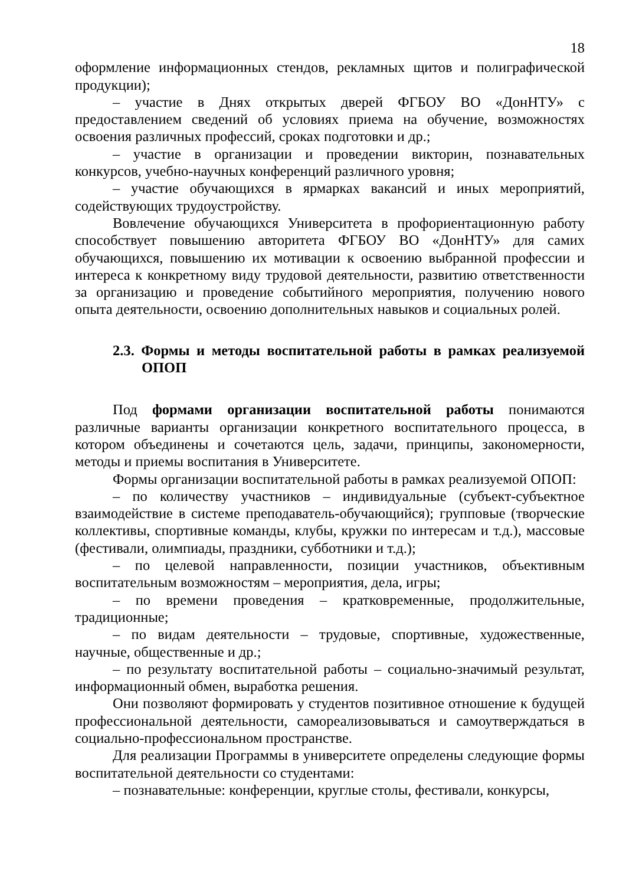18
оформление информационных стендов, рекламных щитов и полиграфической продукции);
– участие в Днях открытых дверей ФГБОУ ВО «ДонНТУ» с предоставлением сведений об условиях приема на обучение, возможностях освоения различных профессий, сроках подготовки и др.;
– участие в организации и проведении викторин, познавательных конкурсов, учебно-научных конференций различного уровня;
– участие обучающихся в ярмарках вакансий и иных мероприятий, содействующих трудоустройству.
Вовлечение обучающихся Университета в профориентационную работу способствует повышению авторитета ФГБОУ ВО «ДонНТУ» для самих обучающихся, повышению их мотивации к освоению выбранной профессии и интереса к конкретному виду трудовой деятельности, развитию ответственности за организацию и проведение событийного мероприятия, получению нового опыта деятельности, освоению дополнительных навыков и социальных ролей.
2.3. Формы и методы воспитательной работы в рамках реализуемой ОПОП
Под формами организации воспитательной работы понимаются различные варианты организации конкретного воспитательного процесса, в котором объединены и сочетаются цель, задачи, принципы, закономерности, методы и приемы воспитания в Университете.
Формы организации воспитательной работы в рамках реализуемой ОПОП:
– по количеству участников – индивидуальные (субъект-субъектное взаимодействие в системе преподаватель-обучающийся); групповые (творческие коллективы, спортивные команды, клубы, кружки по интересам и т.д.), массовые (фестивали, олимпиады, праздники, субботники и т.д.);
– по целевой направленности, позиции участников, объективным воспитательным возможностям – мероприятия, дела, игры;
– по времени проведения – кратковременные, продолжительные, традиционные;
– по видам деятельности – трудовые, спортивные, художественные, научные, общественные и др.;
– по результату воспитательной работы – социально-значимый результат, информационный обмен, выработка решения.
Они позволяют формировать у студентов позитивное отношение к будущей профессиональной деятельности, самореализовываться и самоутверждаться в социально-профессиональном пространстве.
Для реализации Программы в университете определены следующие формы воспитательной деятельности со студентами:
– познавательные: конференции, круглые столы, фестивали, конкурсы,